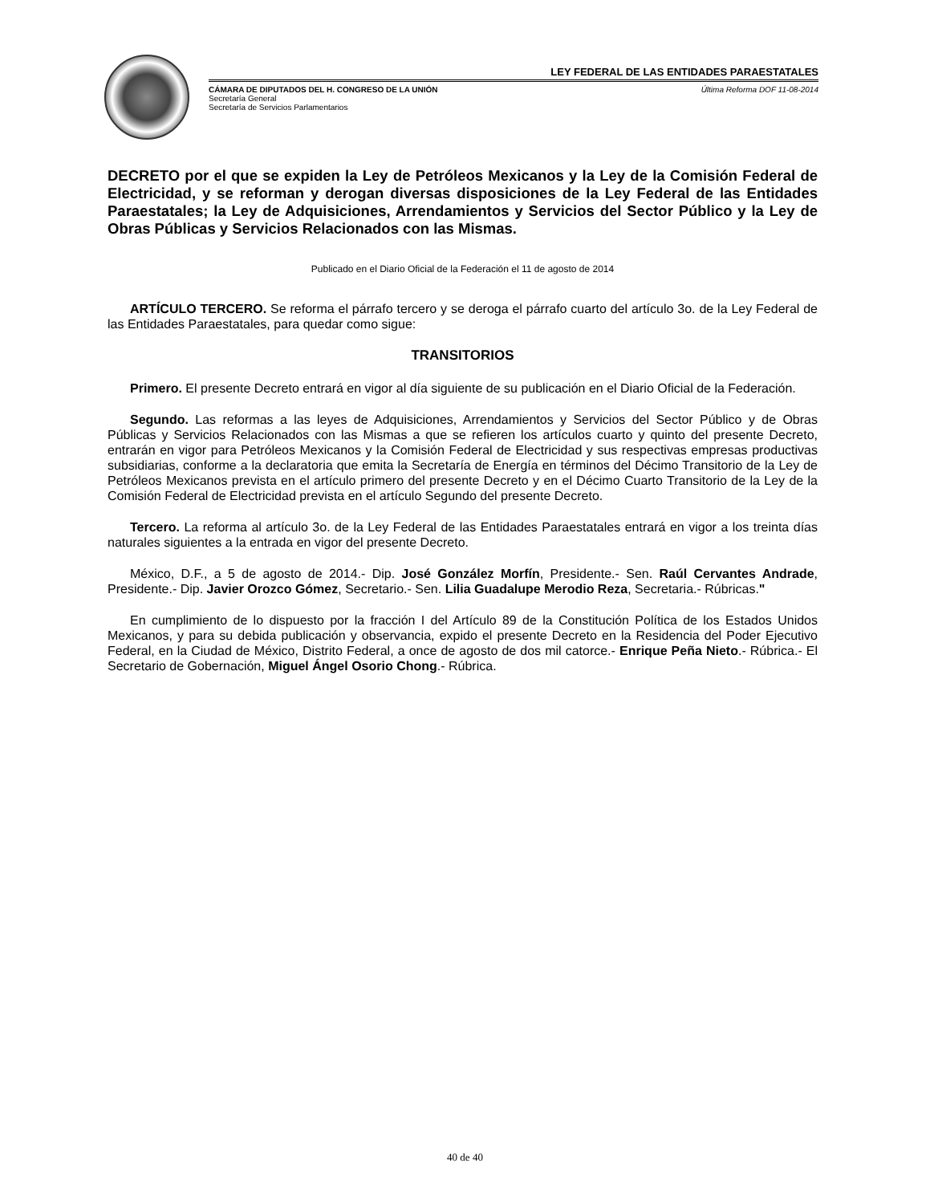LEY FEDERAL DE LAS ENTIDADES PARAESTATALES
CÁMARA DE DIPUTADOS DEL H. CONGRESO DE LA UNIÓN
Secretaría General
Secretaría de Servicios Parlamentarios
Última Reforma DOF 11-08-2014
DECRETO por el que se expiden la Ley de Petróleos Mexicanos y la Ley de la Comisión Federal de Electricidad, y se reforman y derogan diversas disposiciones de la Ley Federal de las Entidades Paraestatales; la Ley de Adquisiciones, Arrendamientos y Servicios del Sector Público y la Ley de Obras Públicas y Servicios Relacionados con las Mismas.
Publicado en el Diario Oficial de la Federación el 11 de agosto de 2014
ARTÍCULO TERCERO. Se reforma el párrafo tercero y se deroga el párrafo cuarto del artículo 3o. de la Ley Federal de las Entidades Paraestatales, para quedar como sigue:
TRANSITORIOS
Primero. El presente Decreto entrará en vigor al día siguiente de su publicación en el Diario Oficial de la Federación.
Segundo. Las reformas a las leyes de Adquisiciones, Arrendamientos y Servicios del Sector Público y de Obras Públicas y Servicios Relacionados con las Mismas a que se refieren los artículos cuarto y quinto del presente Decreto, entrarán en vigor para Petróleos Mexicanos y la Comisión Federal de Electricidad y sus respectivas empresas productivas subsidiarias, conforme a la declaratoria que emita la Secretaría de Energía en términos del Décimo Transitorio de la Ley de Petróleos Mexicanos prevista en el artículo primero del presente Decreto y en el Décimo Cuarto Transitorio de la Ley de la Comisión Federal de Electricidad prevista en el artículo Segundo del presente Decreto.
Tercero. La reforma al artículo 3o. de la Ley Federal de las Entidades Paraestatales entrará en vigor a los treinta días naturales siguientes a la entrada en vigor del presente Decreto.
México, D.F., a 5 de agosto de 2014.- Dip. José González Morfín, Presidente.- Sen. Raúl Cervantes Andrade, Presidente.- Dip. Javier Orozco Gómez, Secretario.- Sen. Lilia Guadalupe Merodio Reza, Secretaria.- Rúbricas."
En cumplimiento de lo dispuesto por la fracción I del Artículo 89 de la Constitución Política de los Estados Unidos Mexicanos, y para su debida publicación y observancia, expido el presente Decreto en la Residencia del Poder Ejecutivo Federal, en la Ciudad de México, Distrito Federal, a once de agosto de dos mil catorce.- Enrique Peña Nieto.- Rúbrica.- El Secretario de Gobernación, Miguel Ángel Osorio Chong.- Rúbrica.
40 de 40